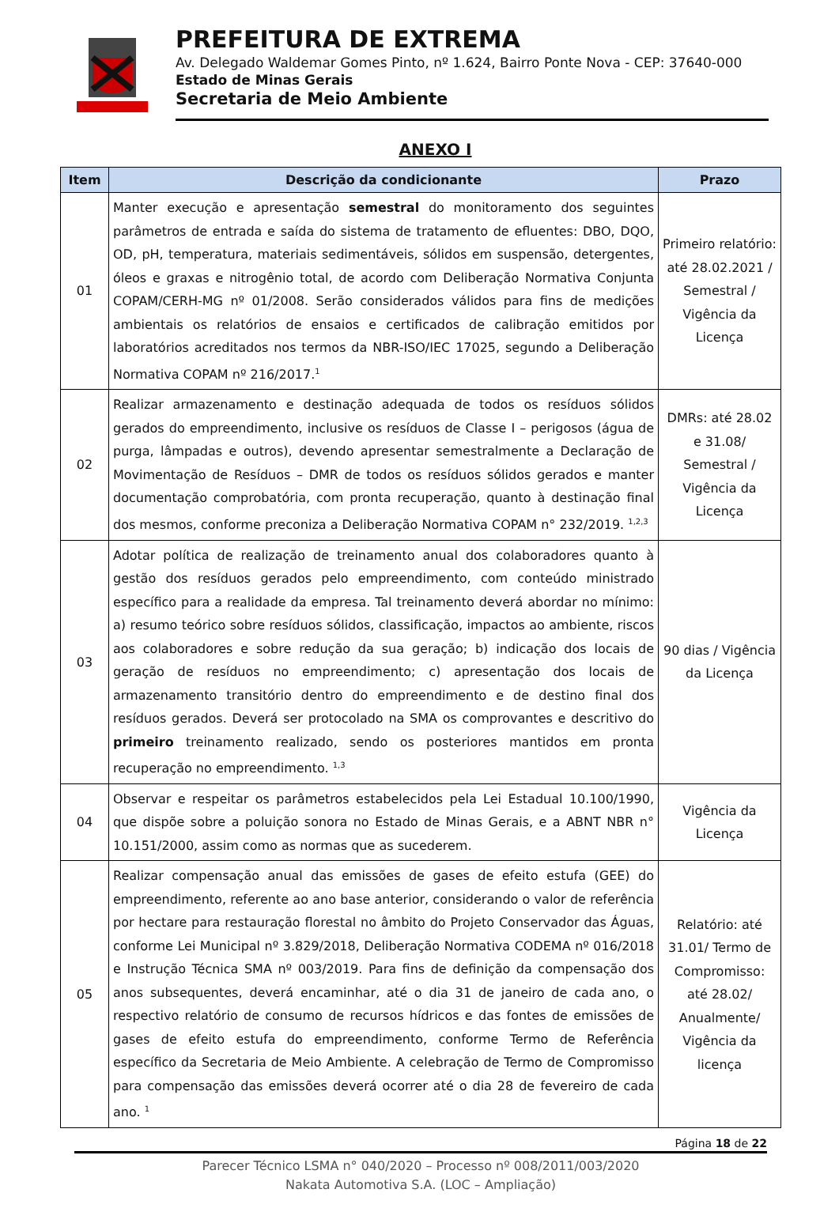PREFEITURA DE EXTREMA
Av. Delegado Waldemar Gomes Pinto, nº 1.624, Bairro Ponte Nova - CEP: 37640-000
Estado de Minas Gerais
Secretaria de Meio Ambiente
ANEXO I
| Item | Descrição da condicionante | Prazo |
| --- | --- | --- |
| 01 | Manter execução e apresentação semestral do monitoramento dos seguintes parâmetros de entrada e saída do sistema de tratamento de efluentes: DBO, DQO, OD, pH, temperatura, materiais sedimentáveis, sólidos em suspensão, detergentes, óleos e graxas e nitrogênio total, de acordo com Deliberação Normativa Conjunta COPAM/CERH-MG nº 01/2008. Serão considerados válidos para fins de medições ambientais os relatórios de ensaios e certificados de calibração emitidos por laboratórios acreditados nos termos da NBR-ISO/IEC 17025, segundo a Deliberação Normativa COPAM nº 216/2017.<sup>1</sup> | Primeiro relatório: até 28.02.2021 / Semestral / Vigência da Licença |
| 02 | Realizar armazenamento e destinação adequada de todos os resíduos sólidos gerados do empreendimento, inclusive os resíduos de Classe I – perigosos (água de purga, lâmpadas e outros), devendo apresentar semestralmente a Declaração de Movimentação de Resíduos – DMR de todos os resíduos sólidos gerados e manter documentação comprobatória, com pronta recuperação, quanto à destinação final dos mesmos, conforme preconiza a Deliberação Normativa COPAM n° 232/2019. <sup>1,2,3</sup> | DMRs: até 28.02 e 31.08/ Semestral / Vigência da Licença |
| 03 | Adotar política de realização de treinamento anual dos colaboradores quanto à gestão dos resíduos gerados pelo empreendimento, com conteúdo ministrado específico para a realidade da empresa. Tal treinamento deverá abordar no mínimo: a) resumo teórico sobre resíduos sólidos, classificação, impactos ao ambiente, riscos aos colaboradores e sobre redução da sua geração; b) indicação dos locais de geração de resíduos no empreendimento; c) apresentação dos locais de armazenamento transitório dentro do empreendimento e de destino final dos resíduos gerados. Deverá ser protocolado na SMA os comprovantes e descritivo do primeiro treinamento realizado, sendo os posteriores mantidos em pronta recuperação no empreendimento. <sup>1,3</sup> | 90 dias / Vigência da Licença |
| 04 | Observar e respeitar os parâmetros estabelecidos pela Lei Estadual 10.100/1990, que dispõe sobre a poluição sonora no Estado de Minas Gerais, e a ABNT NBR n° 10.151/2000, assim como as normas que as sucederem. | Vigência da Licença |
| 05 | Realizar compensação anual das emissões de gases de efeito estufa (GEE) do empreendimento, referente ao ano base anterior, considerando o valor de referência por hectare para restauração florestal no âmbito do Projeto Conservador das Águas, conforme Lei Municipal nº 3.829/2018, Deliberação Normativa CODEMA nº 016/2018 e Instrução Técnica SMA nº 003/2019. Para fins de definição da compensação dos anos subsequentes, deverá encaminhar, até o dia 31 de janeiro de cada ano, o respectivo relatório de consumo de recursos hídricos e das fontes de emissões de gases de efeito estufa do empreendimento, conforme Termo de Referência específico da Secretaria de Meio Ambiente. A celebração de Termo de Compromisso para compensação das emissões deverá ocorrer até o dia 28 de fevereiro de cada ano. <sup>1</sup> | Relatório: até 31.01/ Termo de Compromisso: até 28.02/ Anualmente/ Vigência da licença |
Página 18 de 22
Parecer Técnico LSMA n° 040/2020 – Processo nº 008/2011/003/2020
Nakata Automotiva S.A. (LOC – Ampliação)